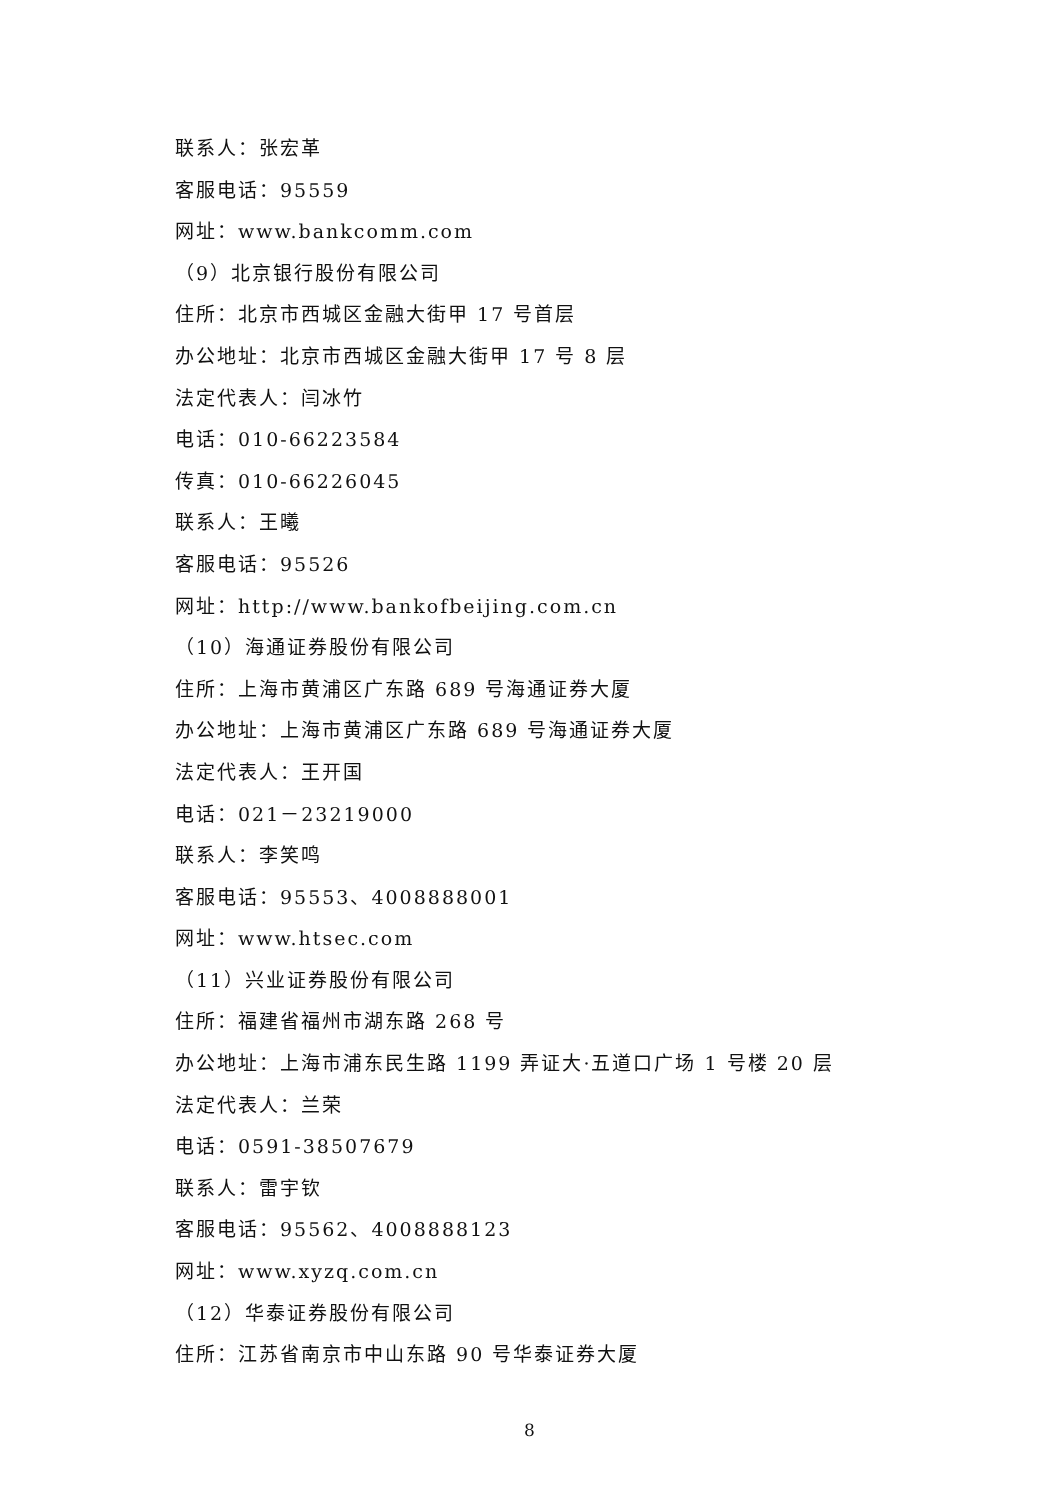联系人：张宏革
客服电话：95559
网址：www.bankcomm.com
（9）北京银行股份有限公司
住所：北京市西城区金融大街甲 17 号首层
办公地址：北京市西城区金融大街甲 17 号 8 层
法定代表人：闫冰竹
电话：010-66223584
传真：010-66226045
联系人：王曦
客服电话：95526
网址：http://www.bankofbeijing.com.cn
（10）海通证券股份有限公司
住所：上海市黄浦区广东路 689 号海通证券大厦
办公地址：上海市黄浦区广东路 689 号海通证券大厦
法定代表人：王开国
电话：021－23219000
联系人：李笑鸣
客服电话：95553、4008888001
网址：www.htsec.com
（11）兴业证券股份有限公司
住所：福建省福州市湖东路 268 号
办公地址：上海市浦东民生路 1199 弄证大·五道口广场 1 号楼 20 层
法定代表人：兰荣
电话：0591-38507679
联系人：雷宇钦
客服电话：95562、4008888123
网址：www.xyzq.com.cn
（12）华泰证券股份有限公司
住所：江苏省南京市中山东路 90 号华泰证券大厦
8